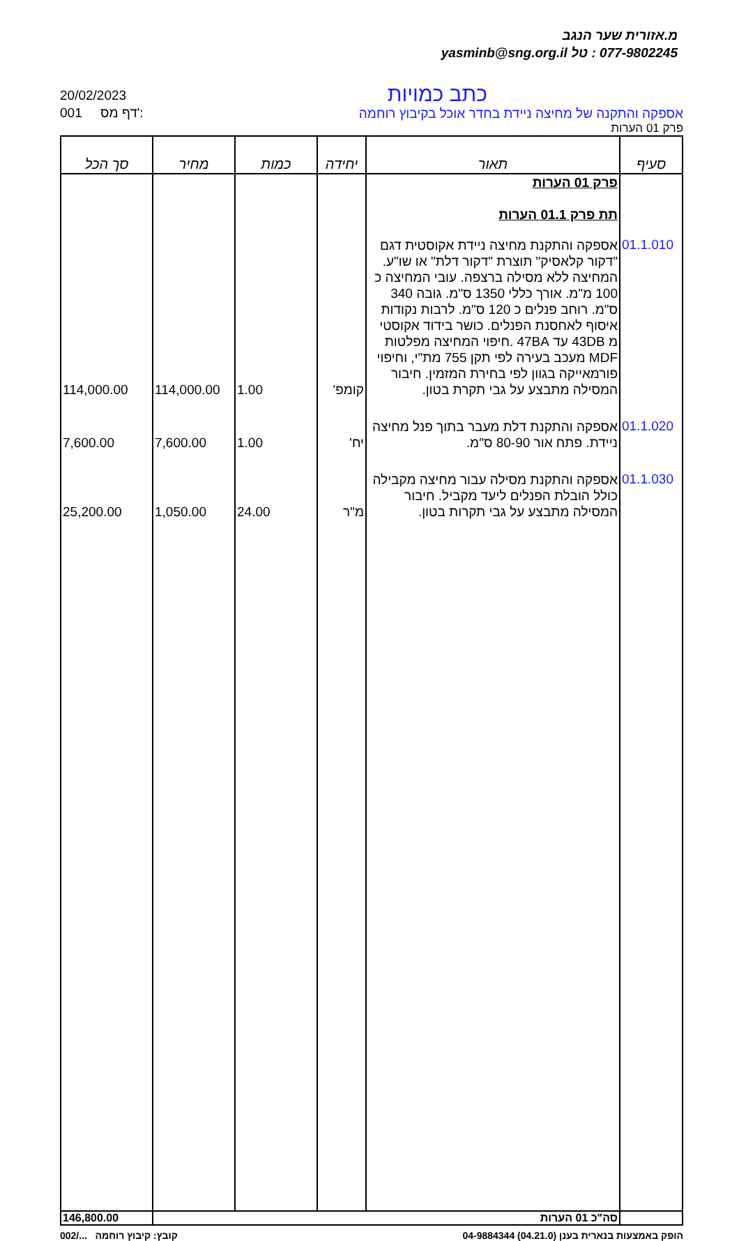מ.אזורית שער הנגב
077-9802245 : טל yasminb@sng.org.il
20/02/2023
001 דף מס':
כתב כמויות
אספקה והתקנה של מחיצה ניידת בחדר אוכל בקיבוץ רוחמה
פרק 01 הערות
| סעיף | תאור | יחידה | כמות | מחיר | סך הכל |
| --- | --- | --- | --- | --- | --- |
| | פרק 01 הערות תת פרק 01.1 הערות | | | | |
| 01.1.010 | אספקה והתקנת מחיצה ניידת אקוסטית דגם "דקור קלאסיק" תוצרת "דקור דלת" או שו"ע. המחיצה ללא מסילה ברצפה. עובי המחיצה כ 100 מ"מ. אורך כללי 1350 ס"מ. גובה 340 ס"מ. רוחב פנלים כ 120 ס"מ. לרבות נקודות איסוף לאחסנת הפנלים. כושר בידוד אקוסטי מ 43DB עד 47BA .חיפוי המחיצה מפלטות MDF מעכב בעירה לפי תקן 755 מת"י, וחיפוי פורמאייקה בגוון לפי בחירת המזמין. חיבור המסילה מתבצע על גבי תקרת בטון. | קומפ' | 1.00 | 114,000.00 | 114,000.00 |
| 01.1.020 | אספקה והתקנת דלת מעבר בתוך פנל מחיצה ניידת. פתח אור 80-90 ס"מ. | יח' | 1.00 | 7,600.00 | 7,600.00 |
| 01.1.030 | אספקה והתקנת מסילה עבור מחיצה מקבילה כולל הובלת הפנלים ליעד מקביל. חיבור המסילה מתבצע על גבי תקרות בטון. | מ"ר | 24.00 | 1,050.00 | 25,200.00 |
| | סה"כ 01 הערות | | | | 146,800.00 |
הופק באמצעות בנארית בענן (04.21.0) 04-9884344 קובץ: קיבוץ רוחמה .../002